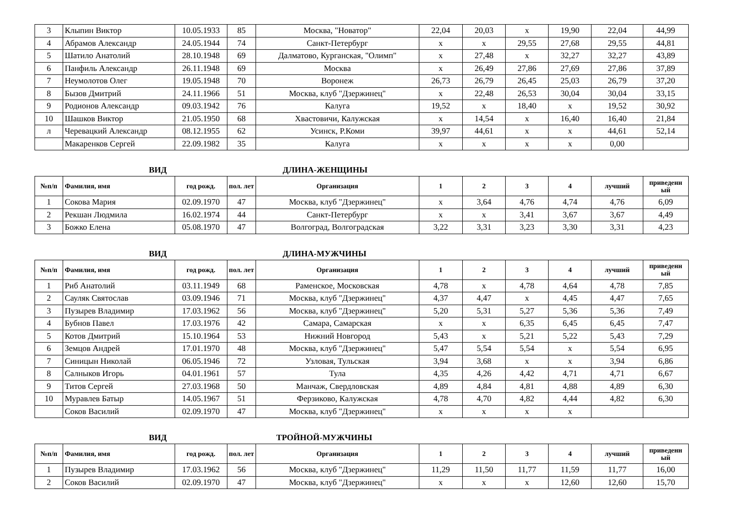| 3 | Клыпин Виктор | 10.05.1933 | 85 | Москва, "Новатор" | 22,04 | 20,03 | х | 19,90 | 22,04 | 44,99 |
| 4 | Абрамов Александр | 24.05.1944 | 74 | Санкт-Петербург | х | х | 29,55 | 27,68 | 29,55 | 44,81 |
| 5 | Шатило Анатолий | 28.10.1948 | 69 | Далматово, Курганская, "Олимп" | х | 27,48 | х | 32,27 | 32,27 | 43,89 |
| 6 | Панфиль Александр | 26.11.1948 | 69 | Москва | х | 26,49 | 27,86 | 27,69 | 27,86 | 37,89 |
| 7 | Неумолотов Олег | 19.05.1948 | 70 | Воронеж | 26,73 | 26,79 | 26,45 | 25,03 | 26,79 | 37,20 |
| 8 | Бызов Дмитрий | 24.11.1966 | 51 | Москва, клуб "Дзержинец" | х | 22,48 | 26,53 | 30,04 | 30,04 | 33,15 |
| 9 | Родионов Александр | 09.03.1942 | 76 | Калуга | 19,52 | х | 18,40 | х | 19,52 | 30,92 |
| 10 | Шашков Виктор | 21.05.1950 | 68 | Хвастовичи, Калужская | х | 14,54 | х | 16,40 | 16,40 | 21,84 |
| л | Черевацкий Александр | 08.12.1955 | 62 | Усинск, Р.Коми | 39,97 | 44,61 | х | х | 44,61 | 52,14 |
| | Макаренков Сергей | 22.09.1982 | 35 | Калуга | х | х | х | х | 0,00 | |
ВИД ДЛИНА-ЖЕНЩИНЫ
| №п/п | Фамилия, имя | год рожд. | пол. лет | Организация | 1 | 2 | 3 | 4 | лучший | приведенн ый |
| --- | --- | --- | --- | --- | --- | --- | --- | --- | --- | --- |
| 1 | Сокова Мария | 02.09.1970 | 47 | Москва, клуб "Дзержинец" | х | 3,64 | 4,76 | 4,74 | 4,76 | 6,09 |
| 2 | Рекшан Людмила | 16.02.1974 | 44 | Санкт-Петербург | х | х | 3,41 | 3,67 | 3,67 | 4,49 |
| 3 | Божко Елена | 05.08.1970 | 47 | Волгоград, Волгоградская | 3,22 | 3,31 | 3,23 | 3,30 | 3,31 | 4,23 |
ВИД ДЛИНА-МУЖЧИНЫ
| №п/п | Фамилия, имя | год рожд. | пол. лет | Организация | 1 | 2 | 3 | 4 | лучший | приведенн ый |
| --- | --- | --- | --- | --- | --- | --- | --- | --- | --- | --- |
| 1 | Риб Анатолий | 03.11.1949 | 68 | Раменское, Московская | 4,78 | х | 4,78 | 4,64 | 4,78 | 7,85 |
| 2 | Сауляк Святослав | 03.09.1946 | 71 | Москва, клуб "Дзержинец" | 4,37 | 4,47 | х | 4,45 | 4,47 | 7,65 |
| 3 | Пузырев Владимир | 17.03.1962 | 56 | Москва, клуб "Дзержинец" | 5,20 | 5,31 | 5,27 | 5,36 | 5,36 | 7,49 |
| 4 | Бубнов Павел | 17.03.1976 | 42 | Самара, Самарская | х | х | 6,35 | 6,45 | 6,45 | 7,47 |
| 5 | Котов Дмитрий | 15.10.1964 | 53 | Нижний Новгород | 5,43 | х | 5,21 | 5,22 | 5,43 | 7,29 |
| 6 | Земцов Андрей | 17.01.1970 | 48 | Москва, клуб "Дзержинец" | 5,47 | 5,54 | 5,54 | х | 5,54 | 6,95 |
| 7 | Синицын Николай | 06.05.1946 | 72 | Узловая, Тульская | 3,94 | 3,68 | х | х | 3,94 | 6,86 |
| 8 | Салныков Игорь | 04.01.1961 | 57 | Тула | 4,35 | 4,26 | 4,42 | 4,71 | 4,71 | 6,67 |
| 9 | Титов Сергей | 27.03.1968 | 50 | Манчаж, Свердловская | 4,89 | 4,84 | 4,81 | 4,88 | 4,89 | 6,30 |
| 10 | Муравлев Батыр | 14.05.1967 | 51 | Ферзиково, Калужская | 4,78 | 4,70 | 4,82 | 4,44 | 4,82 | 6,30 |
| | Соков Василий | 02.09.1970 | 47 | Москва, клуб "Дзержинец" | х | х | х | х | | |
ВИД ТРОЙНОЙ-МУЖЧИНЫ
| №п/п | Фамилия, имя | год рожд. | пол. лет | Организация | 1 | 2 | 3 | 4 | лучший | приведенн ый |
| --- | --- | --- | --- | --- | --- | --- | --- | --- | --- | --- |
| 1 | Пузырев Владимир | 17.03.1962 | 56 | Москва, клуб "Дзержинец" | 11,29 | 11,50 | 11,77 | 11,59 | 11,77 | 16,00 |
| 2 | Соков Василий | 02.09.1970 | 47 | Москва, клуб "Дзержинец" | х | х | х | 12,60 | 12,60 | 15,70 |